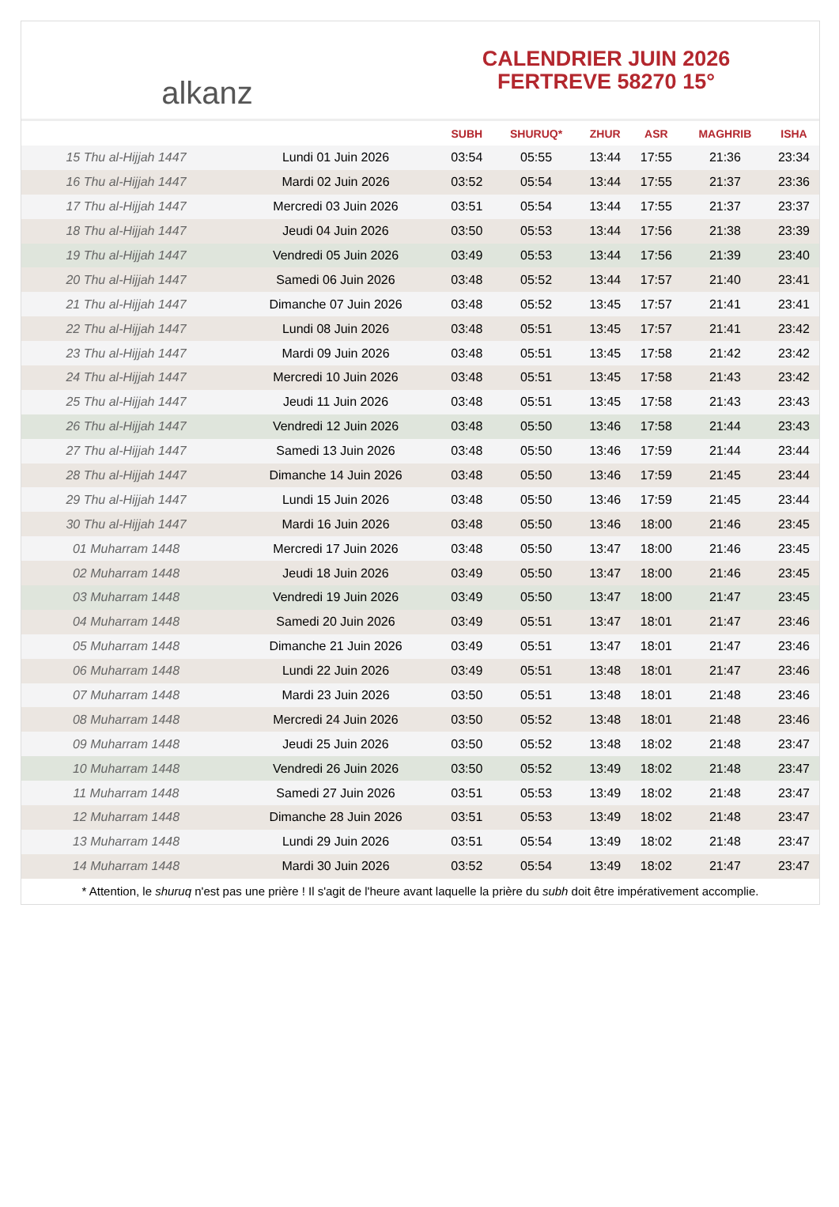alkanz
CALENDRIER JUIN 2026
FERTREVE 58270 15°
| | | SUBH | SHURUQ* | ZHUR | ASR | MAGHRIB | ISHA |
| --- | --- | --- | --- | --- | --- | --- | --- |
| 15 Thu al-Hijjah 1447 | Lundi 01 Juin 2026 | 03:54 | 05:55 | 13:44 | 17:55 | 21:36 | 23:34 |
| 16 Thu al-Hijjah 1447 | Mardi 02 Juin 2026 | 03:52 | 05:54 | 13:44 | 17:55 | 21:37 | 23:36 |
| 17 Thu al-Hijjah 1447 | Mercredi 03 Juin 2026 | 03:51 | 05:54 | 13:44 | 17:55 | 21:37 | 23:37 |
| 18 Thu al-Hijjah 1447 | Jeudi 04 Juin 2026 | 03:50 | 05:53 | 13:44 | 17:56 | 21:38 | 23:39 |
| 19 Thu al-Hijjah 1447 | Vendredi 05 Juin 2026 | 03:49 | 05:53 | 13:44 | 17:56 | 21:39 | 23:40 |
| 20 Thu al-Hijjah 1447 | Samedi 06 Juin 2026 | 03:48 | 05:52 | 13:44 | 17:57 | 21:40 | 23:41 |
| 21 Thu al-Hijjah 1447 | Dimanche 07 Juin 2026 | 03:48 | 05:52 | 13:45 | 17:57 | 21:41 | 23:41 |
| 22 Thu al-Hijjah 1447 | Lundi 08 Juin 2026 | 03:48 | 05:51 | 13:45 | 17:57 | 21:41 | 23:42 |
| 23 Thu al-Hijjah 1447 | Mardi 09 Juin 2026 | 03:48 | 05:51 | 13:45 | 17:58 | 21:42 | 23:42 |
| 24 Thu al-Hijjah 1447 | Mercredi 10 Juin 2026 | 03:48 | 05:51 | 13:45 | 17:58 | 21:43 | 23:42 |
| 25 Thu al-Hijjah 1447 | Jeudi 11 Juin 2026 | 03:48 | 05:51 | 13:45 | 17:58 | 21:43 | 23:43 |
| 26 Thu al-Hijjah 1447 | Vendredi 12 Juin 2026 | 03:48 | 05:50 | 13:46 | 17:58 | 21:44 | 23:43 |
| 27 Thu al-Hijjah 1447 | Samedi 13 Juin 2026 | 03:48 | 05:50 | 13:46 | 17:59 | 21:44 | 23:44 |
| 28 Thu al-Hijjah 1447 | Dimanche 14 Juin 2026 | 03:48 | 05:50 | 13:46 | 17:59 | 21:45 | 23:44 |
| 29 Thu al-Hijjah 1447 | Lundi 15 Juin 2026 | 03:48 | 05:50 | 13:46 | 17:59 | 21:45 | 23:44 |
| 30 Thu al-Hijjah 1447 | Mardi 16 Juin 2026 | 03:48 | 05:50 | 13:46 | 18:00 | 21:46 | 23:45 |
| 01 Muharram 1448 | Mercredi 17 Juin 2026 | 03:48 | 05:50 | 13:47 | 18:00 | 21:46 | 23:45 |
| 02 Muharram 1448 | Jeudi 18 Juin 2026 | 03:49 | 05:50 | 13:47 | 18:00 | 21:46 | 23:45 |
| 03 Muharram 1448 | Vendredi 19 Juin 2026 | 03:49 | 05:50 | 13:47 | 18:00 | 21:47 | 23:45 |
| 04 Muharram 1448 | Samedi 20 Juin 2026 | 03:49 | 05:51 | 13:47 | 18:01 | 21:47 | 23:46 |
| 05 Muharram 1448 | Dimanche 21 Juin 2026 | 03:49 | 05:51 | 13:47 | 18:01 | 21:47 | 23:46 |
| 06 Muharram 1448 | Lundi 22 Juin 2026 | 03:49 | 05:51 | 13:48 | 18:01 | 21:47 | 23:46 |
| 07 Muharram 1448 | Mardi 23 Juin 2026 | 03:50 | 05:51 | 13:48 | 18:01 | 21:48 | 23:46 |
| 08 Muharram 1448 | Mercredi 24 Juin 2026 | 03:50 | 05:52 | 13:48 | 18:01 | 21:48 | 23:46 |
| 09 Muharram 1448 | Jeudi 25 Juin 2026 | 03:50 | 05:52 | 13:48 | 18:02 | 21:48 | 23:47 |
| 10 Muharram 1448 | Vendredi 26 Juin 2026 | 03:50 | 05:52 | 13:49 | 18:02 | 21:48 | 23:47 |
| 11 Muharram 1448 | Samedi 27 Juin 2026 | 03:51 | 05:53 | 13:49 | 18:02 | 21:48 | 23:47 |
| 12 Muharram 1448 | Dimanche 28 Juin 2026 | 03:51 | 05:53 | 13:49 | 18:02 | 21:48 | 23:47 |
| 13 Muharram 1448 | Lundi 29 Juin 2026 | 03:51 | 05:54 | 13:49 | 18:02 | 21:48 | 23:47 |
| 14 Muharram 1448 | Mardi 30 Juin 2026 | 03:52 | 05:54 | 13:49 | 18:02 | 21:47 | 23:47 |
* Attention, le shuruq n'est pas une prière ! Il s'agit de l'heure avant laquelle la prière du subh doit être impérativement accomplie.